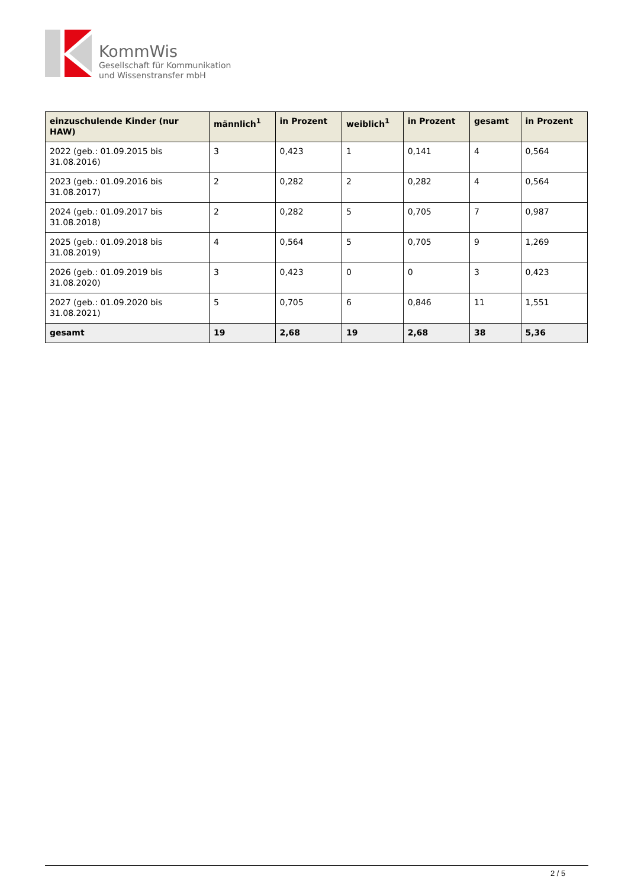KommWis
Gesellschaft für Kommunikation
und Wissenstransfer mbH
| einzuschulende Kinder (nur HAW) | männlich<sup>1</sup> | in Prozent | weiblich<sup>1</sup> | in Prozent | gesamt | in Prozent |
| --- | --- | --- | --- | --- | --- | --- |
| 2022 (geb.: 01.09.2015 bis 31.08.2016) | 3 | 0,423 | 1 | 0,141 | 4 | 0,564 |
| 2023 (geb.: 01.09.2016 bis 31.08.2017) | 2 | 0,282 | 2 | 0,282 | 4 | 0,564 |
| 2024 (geb.: 01.09.2017 bis 31.08.2018) | 2 | 0,282 | 5 | 0,705 | 7 | 0,987 |
| 2025 (geb.: 01.09.2018 bis 31.08.2019) | 4 | 0,564 | 5 | 0,705 | 9 | 1,269 |
| 2026 (geb.: 01.09.2019 bis 31.08.2020) | 3 | 0,423 | 0 | 0 | 3 | 0,423 |
| 2027 (geb.: 01.09.2020 bis 31.08.2021) | 5 | 0,705 | 6 | 0,846 | 11 | 1,551 |
| gesamt | 19 | 2,68 | 19 | 2,68 | 38 | 5,36 |
2 / 5